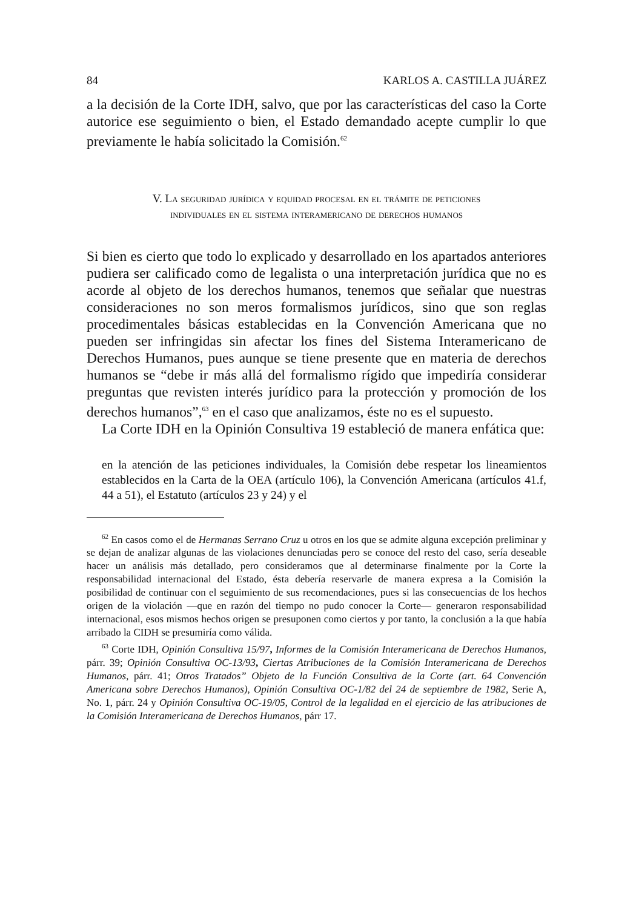84 KARLOS A. CASTILLA JUÁREZ
a la decisión de la Corte IDH, salvo, que por las características del caso la Corte autorice ese seguimiento o bien, el Estado demandado acepte cumplir lo que previamente le había solicitado la Comisión.<sup>62</sup>
V. La seguridad jurídica y equidad procesal en el trámite de peticiones
individuales en el sistema interamericano de derechos humanos
Si bien es cierto que todo lo explicado y desarrollado en los apartados anteriores pudiera ser calificado como de legalista o una interpretación jurídica que no es acorde al objeto de los derechos humanos, tenemos que señalar que nuestras consideraciones no son meros formalismos jurídicos, sino que son reglas procedimentales básicas establecidas en la Convención Americana que no pueden ser infringidas sin afectar los fines del Sistema Interamericano de Derechos Humanos, pues aunque se tiene presente que en materia de derechos humanos se “debe ir más allá del formalismo rígido que impediría considerar preguntas que revisten interés jurídico para la protección y promoción de los derechos humanos”,<sup>63</sup> en el caso que analizamos, éste no es el supuesto.
La Corte IDH en la Opinión Consultiva 19 estableció de manera enfática que:
en la atención de las peticiones individuales, la Comisión debe respetar los lineamientos establecidos en la Carta de la OEA (artículo 106), la Convención Americana (artículos 41.f, 44 a 51), el Estatuto (artículos 23 y 24) y el
<sup>62</sup> En casos como el de Hermanas Serrano Cruz u otros en los que se admite alguna excepción preliminar y se dejan de analizar algunas de las violaciones denunciadas pero se conoce del resto del caso, sería deseable hacer un análisis más detallado, pero consideramos que al determinarse finalmente por la Corte la responsabilidad internacional del Estado, ésta debería reservarle de manera expresa a la Comisión la posibilidad de continuar con el seguimiento de sus recomendaciones, pues si las consecuencias de los hechos origen de la violación —que en razón del tiempo no pudo conocer la Corte— generaron responsabilidad internacional, esos mismos hechos origen se presuponen como ciertos y por tanto, la conclusión a la que había arribado la CIDH se presumiría como válida.
<sup>63</sup> Corte IDH, Opinión Consultiva 15/97, Informes de la Comisión Interamericana de Derechos Humanos, párr. 39; Opinión Consultiva OC-13/93, Ciertas Atribuciones de la Comisión Interamericana de Derechos Humanos, párr. 41; Otros Tratados” Objeto de la Función Consultiva de la Corte (art. 64 Convención Americana sobre Derechos Humanos), Opinión Consultiva OC-1/82 del 24 de septiembre de 1982, Serie A, No. 1, párr. 24 y Opinión Consultiva OC-19/05, Control de la legalidad en el ejercicio de las atribuciones de la Comisión Interamericana de Derechos Humanos, párr 17.